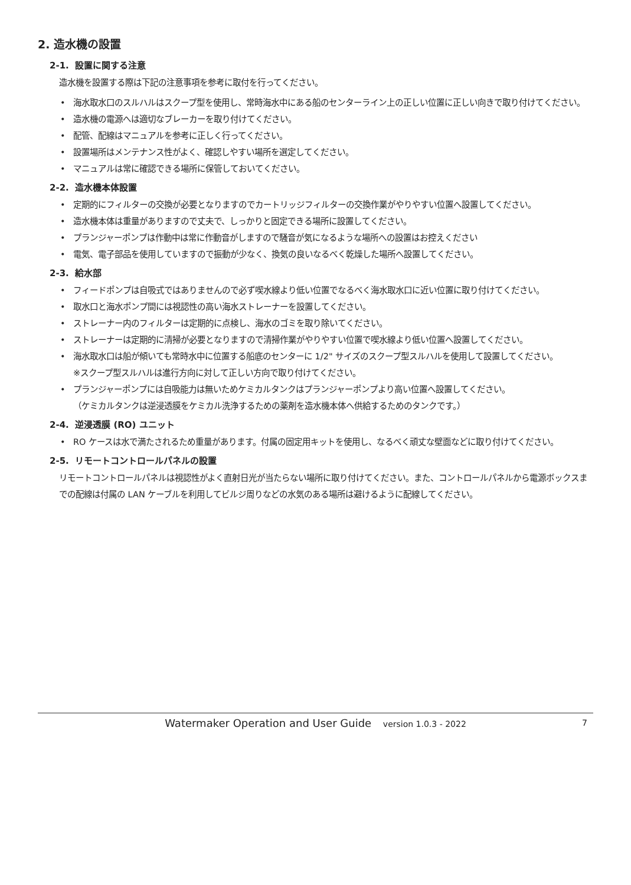2. 造水機の設置
2-1. 設置に関する注意
造水機を設置する際は下記の注意事項を参考に取付を行ってください。
• 海水取水口のスルハルはスクープ型を使用し、常時海水中にある船のセンターライン上の正しい位置に正しい向きで取り付けてください。
• 造水機の電源へは適切なブレーカーを取り付けてください。
• 配管、配線はマニュアルを参考に正しく行ってください。
• 設置場所はメンテナンス性がよく、確認しやすい場所を選定してください。
• マニュアルは常に確認できる場所に保管しておいてください。
2-2. 造水機本体設置
• 定期的にフィルターの交換が必要となりますのでカートリッジフィルターの交換作業がやりやすい位置へ設置してください。
• 造水機本体は重量がありますので丈夫で、しっかりと固定できる場所に設置してください。
• プランジャーポンプは作動中は常に作動音がしますので騒音が気になるような場所への設置はお控えください
• 電気、電子部品を使用していますので振動が少なく、換気の良いなるべく乾燥した場所へ設置してください。
2-3. 給水部
• フィードポンプは自吸式ではありませんので必ず喫水線より低い位置でなるべく海水取水口に近い位置に取り付けてください。
• 取水口と海水ポンプ間には視認性の高い海水ストレーナーを設置してください。
• ストレーナー内のフィルターは定期的に点検し、海水のゴミを取り除いてください。
• ストレーナーは定期的に清掃が必要となりますので清掃作業がやりやすい位置で喫水線より低い位置へ設置してください。
• 海水取水口は船が傾いても常時水中に位置する船底のセンターに 1/2" サイズのスクープ型スルハルを使用して設置してください。
※スクープ型スルハルは進行方向に対して正しい方向で取り付けてください。
• プランジャーポンプには自吸能力は無いためケミカルタンクはプランジャーポンプより高い位置へ設置してください。
（ケミカルタンクは逆浸透膜をケミカル洗浄するための薬剤を造水機本体へ供給するためのタンクです。）
2-4. 逆浸透膜 (RO) ユニット
• RO ケースは水で満たされるため重量があります。付属の固定用キットを使用し、なるべく頑丈な壁面などに取り付けてください。
2-5. リモートコントロールパネルの設置
リモートコントロールパネルは視認性がよく直射日光が当たらない場所に取り付けてください。また、コントロールパネルから電源ボックスまでの配線は付属の LAN ケーブルを利用してビルジ周りなどの水気のある場所は避けるように配線してください。
Watermaker Operation and User Guide version 1.0.3 - 2022 7